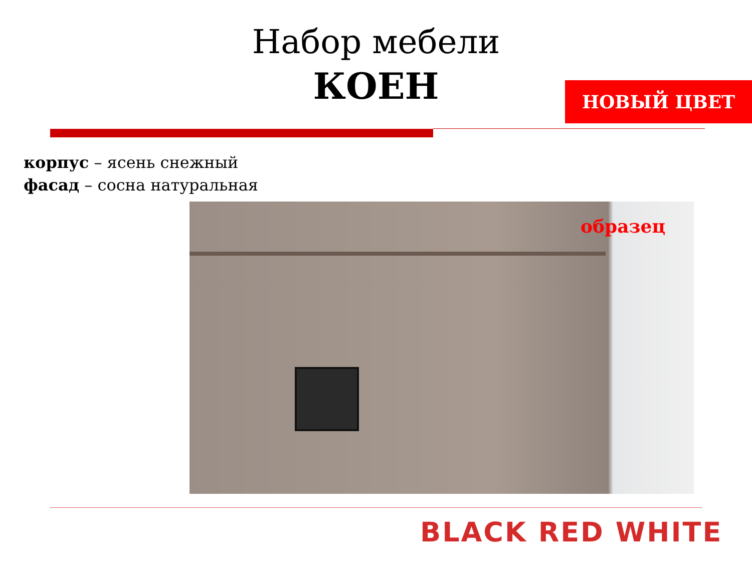Набор мебели
КОЕН
НОВЫЙ ЦВЕТ
корпус – ясень снежный
фасад – сосна натуральная
образец
BLACK RED WHITE